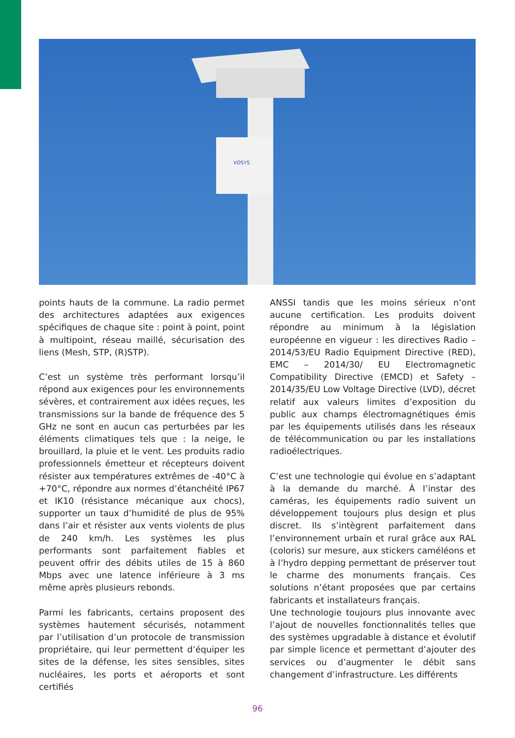VOSYS
points hauts de la commune. La radio permet des architectures adaptées aux exigences spécifiques de chaque site : point à point, point à multipoint, réseau maillé, sécurisation des liens (Mesh, STP, (R)STP).
C’est un système très performant lorsqu’il répond aux exigences pour les environnements sévères, et contrairement aux idées reçues, les transmissions sur la bande de fréquence des 5 GHz ne sont en aucun cas perturbées par les éléments climatiques tels que : la neige, le brouillard, la pluie et le vent. Les produits radio professionnels émetteur et récepteurs doivent résister aux températures extrêmes de -40°C à +70°C, répondre aux normes d’étanchéité IP67 et IK10 (résistance mécanique aux chocs), supporter un taux d’humidité de plus de 95% dans l’air et résister aux vents violents de plus de 240 km/h. Les systèmes les plus performants sont parfaitement fiables et peuvent offrir des débits utiles de 15 à 860 Mbps avec une latence inférieure à 3 ms même après plusieurs rebonds.
Parmi les fabricants, certains proposent des systèmes hautement sécurisés, notamment par l’utilisation d’un protocole de transmission propriétaire, qui leur permettent d’équiper les sites de la défense, les sites sensibles, sites nucléaires, les ports et aéroports et sont certifiés
ANSSI tandis que les moins sérieux n’ont aucune certification. Les produits doivent répondre au minimum à la législation européenne en vigueur : les directives Radio – 2014/53/EU Radio Equipment Directive (RED), EMC – 2014/30/ EU Electromagnetic Compatibility Directive (EMCD) et Safety – 2014/35/EU Low Voltage Directive (LVD), décret relatif aux valeurs limites d’exposition du public aux champs électromagnétiques émis par les équipements utilisés dans les réseaux de télécommunication ou par les installations radioélectriques.
C’est une technologie qui évolue en s’adaptant à la demande du marché. À l’instar des caméras, les équipements radio suivent un développement toujours plus design et plus discret. Ils s’intègrent parfaitement dans l’environnement urbain et rural grâce aux RAL (coloris) sur mesure, aux stickers caméléons et à l’hydro depping permettant de préserver tout le charme des monuments français. Ces solutions n’étant proposées que par certains fabricants et installateurs français.
Une technologie toujours plus innovante avec l’ajout de nouvelles fonctionnalités telles que des systèmes upgradable à distance et évolutif par simple licence et permettant d’ajouter des services ou d’augmenter le débit sans changement d’infrastructure. Les différents
96